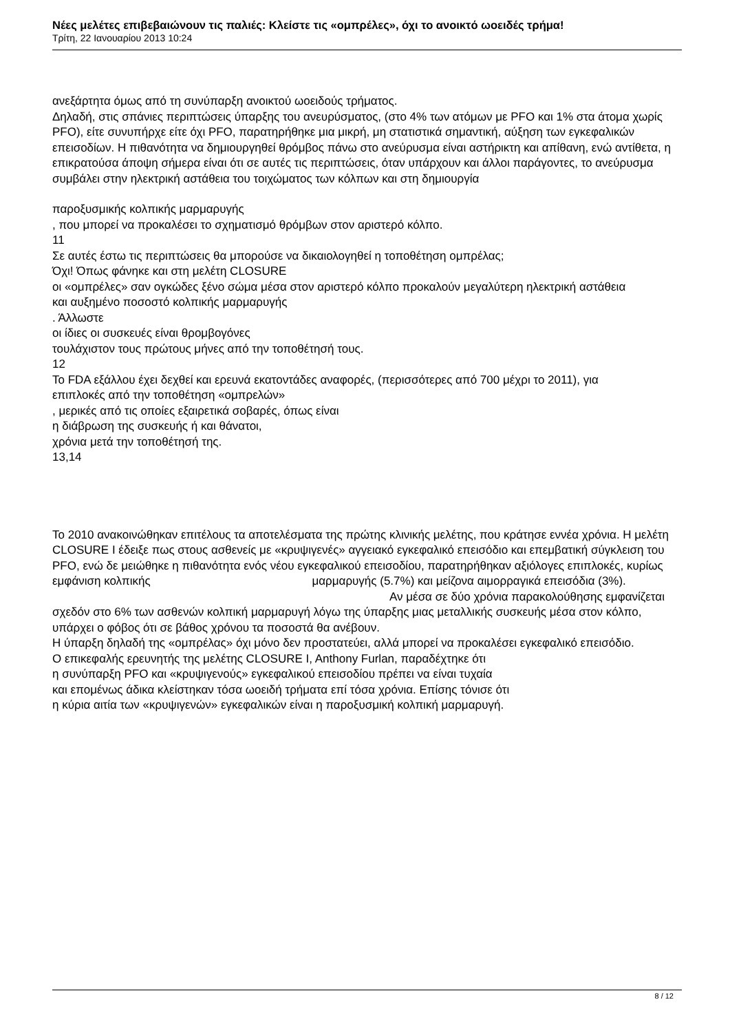Νέες μελέτες επιβεβαιώνουν τις παλιές: Κλείστε τις «ομπρέλες», όχι το ανοικτό ωοειδές τρήμα!
Τρίτη, 22 Ιανουαρίου 2013 10:24
ανεξάρτητα όμως από τη συνύπαρξη ανοικτού ωοειδούς τρήματος.
Δηλαδή, στις σπάνιες περιπτώσεις ύπαρξης του ανευρύσματος, (στο 4% των ατόμων με PFO και 1% στα άτομα χωρίς PFO), είτε συνυπήρχε είτε όχι PFO, παρατηρήθηκε μια μικρή, μη στατιστικά σημαντική, αύξηση των εγκεφαλικών επεισοδίων. Η πιθανότητα να δημιουργηθεί θρόμβος πάνω στο ανεύρυσμα είναι αστήρικτη και απίθανη, ενώ αντίθετα, η επικρατούσα άποψη σήμερα είναι ότι σε αυτές τις περιπτώσεις, όταν υπάρχουν και άλλοι παράγοντες, το ανεύρυσμα συμβάλει στην ηλεκτρική αστάθεια του τοιχώματος των κόλπων και στη δημιουργία
παροξυσμικής κολπικής μαρμαρυγής
, που μπορεί να προκαλέσει το σχηματισμό θρόμβων στον αριστερό κόλπο.
11
Σε αυτές έστω τις περιπτώσεις θα μπορούσε να δικαιολογηθεί η τοποθέτηση ομπρέλας;
Όχι! Όπως φάνηκε και στη μελέτη CLOSURE
οι «ομπρέλες» σαν ογκώδες ξένο σώμα μέσα στον αριστερό κόλπο προκαλούν μεγαλύτερη ηλεκτρική αστάθεια
και αυξημένο ποσοστό κολπικής μαρμαρυγής
. Άλλωστε
οι ίδιες οι συσκευές είναι θρομβογόνες
τουλάχιστον τους πρώτους μήνες από την τοποθέτησή τους.
12
Το FDA εξάλλου έχει δεχθεί και ερευνά εκατοντάδες αναφορές, (περισσότερες από 700 μέχρι το 2011), για
επιπλοκές από την τοποθέτηση «ομπρελών»
, μερικές από τις οποίες εξαιρετικά σοβαρές, όπως είναι
η διάβρωση της συσκευής ή και θάνατοι,
χρόνια μετά την τοποθέτησή της.
13,14
Το 2010 ανακοινώθηκαν επιτέλους τα αποτελέσματα της πρώτης κλινικής μελέτης, που κράτησε εννέα χρόνια. Η μελέτη CLOSURE I έδειξε πως στους ασθενείς με «κρυψιγενές» αγγειακό εγκεφαλικό επεισόδιο και επεμβατική σύγκλειση του PFO, ενώ δε μειώθηκε η πιθανότητα ενός νέου εγκεφαλικού επεισοδίου, παρατηρήθηκαν αξιόλογες επιπλοκές, κυρίως εμφάνιση κολπικής μαρμαρυγής (5.7%) και μείζονα αιμορραγικά επεισόδια (3%). Αν μέσα σε δύο χρόνια παρακολούθησης εμφανίζεται σχεδόν στο 6% των ασθενών κολπική μαρμαρυγή λόγω της ύπαρξης μιας μεταλλικής συσκευής μέσα στον κόλπο, υπάρχει ο φόβος ότι σε βάθος χρόνου τα ποσοστά θα ανέβουν.
Η ύπαρξη δηλαδή της «ομπρέλας» όχι μόνο δεν προστατεύει, αλλά μπορεί να προκαλέσει εγκεφαλικό επεισόδιο.
Ο επικεφαλής ερευνητής της μελέτης CLOSURE I, Anthony Furlan, παραδέχτηκε ότι
η συνύπαρξη PFO και «κρυψιγενούς» εγκεφαλικού επεισοδίου πρέπει να είναι τυχαία
και επομένως άδικα κλείστηκαν τόσα ωοειδή τρήματα επί τόσα χρόνια. Επίσης τόνισε ότι
η κύρια αιτία των «κρυψιγενών» εγκεφαλικών είναι η παροξυσμική κολπική μαρμαρυγή.
8 / 12